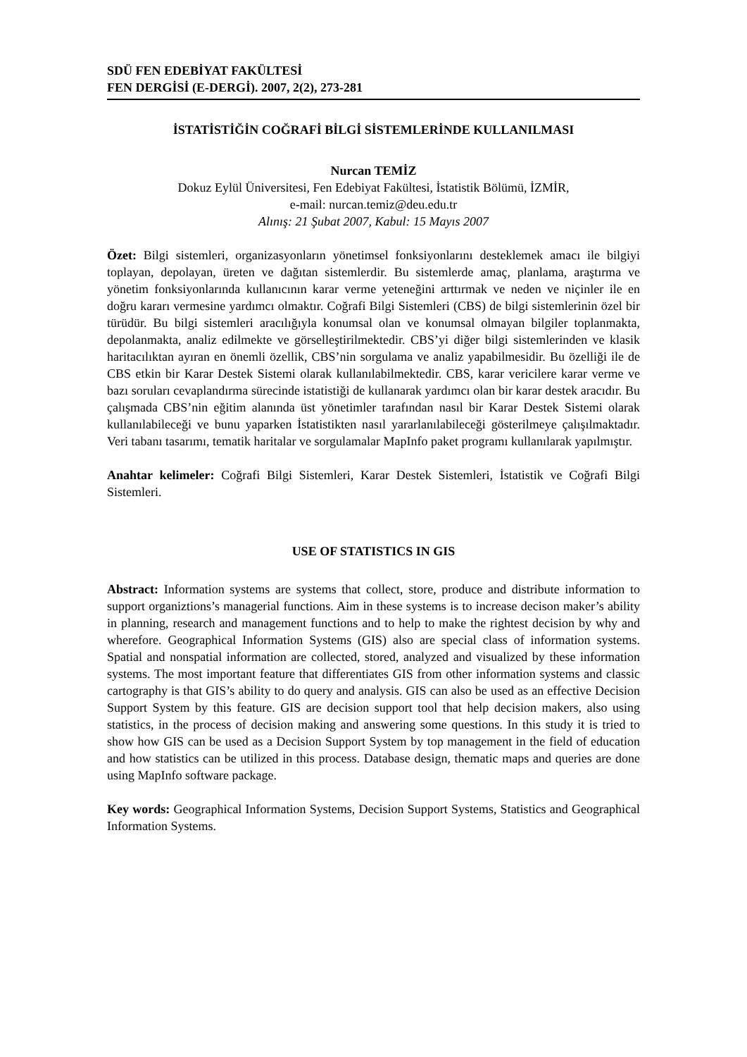SDÜ FEN EDEBİYAT FAKÜLTESİ
FEN DERGİSİ (E-DERGİ). 2007, 2(2), 273-281
İSTATİSTİĞİN COĞRAFİ BİLGİ SİSTEMLERİNDE KULLANILMASI
Nurcan TEMİZ
Dokuz Eylül Üniversitesi, Fen Edebiyat Fakültesi, İstatistik Bölümü, İZMİR,
e-mail: nurcan.temiz@deu.edu.tr
Alınış: 21 Şubat 2007, Kabul: 15 Mayıs 2007
Özet: Bilgi sistemleri, organizasyonların yönetimsel fonksiyonlarını desteklemek amacı ile bilgiyi toplayan, depolayan, üreten ve dağıtan sistemlerdir. Bu sistemlerde amaç, planlama, araştırma ve yönetim fonksiyonlarında kullanıcının karar verme yeteneğini arttırmak ve neden ve niçinler ile en doğru kararı vermesine yardımcı olmaktır. Coğrafi Bilgi Sistemleri (CBS) de bilgi sistemlerinin özel bir türüdür. Bu bilgi sistemleri aracılığıyla konumsal olan ve konumsal olmayan bilgiler toplanmakta, depolanmakta, analiz edilmekte ve görselleştirilmektedir. CBS’yi diğer bilgi sistemlerinden ve klasik haritacılıktan ayıran en önemli özellik, CBS’nin sorgulama ve analiz yapabilmesidir. Bu özelliği ile de CBS etkin bir Karar Destek Sistemi olarak kullanılabilmektedir. CBS, karar vericilere karar verme ve bazı soruları cevaplandırma sürecinde istatistiği de kullanarak yardımcı olan bir karar destek aracıdır. Bu çalışmada CBS’nin eğitim alanında üst yönetimler tarafından nasıl bir Karar Destek Sistemi olarak kullanılabileceği ve bunu yaparken İstatistikten nasıl yararlanılabileceği gösterilmeye çalışılmaktadır. Veri tabanı tasarımı, tematik haritalar ve sorgulamalar MapInfo paket programı kullanılarak yapılmıştır.
Anahtar kelimeler: Coğrafi Bilgi Sistemleri, Karar Destek Sistemleri, İstatistik ve Coğrafi Bilgi Sistemleri.
USE OF STATISTICS IN GIS
Abstract: Information systems are systems that collect, store, produce and distribute information to support organiztions’s managerial functions. Aim in these systems is to increase decison maker’s ability in planning, research and management functions and to help to make the rightest decision by why and wherefore. Geographical Information Systems (GIS) also are special class of information systems. Spatial and nonspatial information are collected, stored, analyzed and visualized by these information systems. The most important feature that differentiates GIS from other information systems and classic cartography is that GIS’s ability to do query and analysis. GIS can also be used as an effective Decision Support System by this feature. GIS are decision support tool that help decision makers, also using statistics, in the process of decision making and answering some questions. In this study it is tried to show how GIS can be used as a Decision Support System by top management in the field of education and how statistics can be utilized in this process. Database design, thematic maps and queries are done using MapInfo software package.
Key words: Geographical Information Systems, Decision Support Systems, Statistics and Geographical Information Systems.